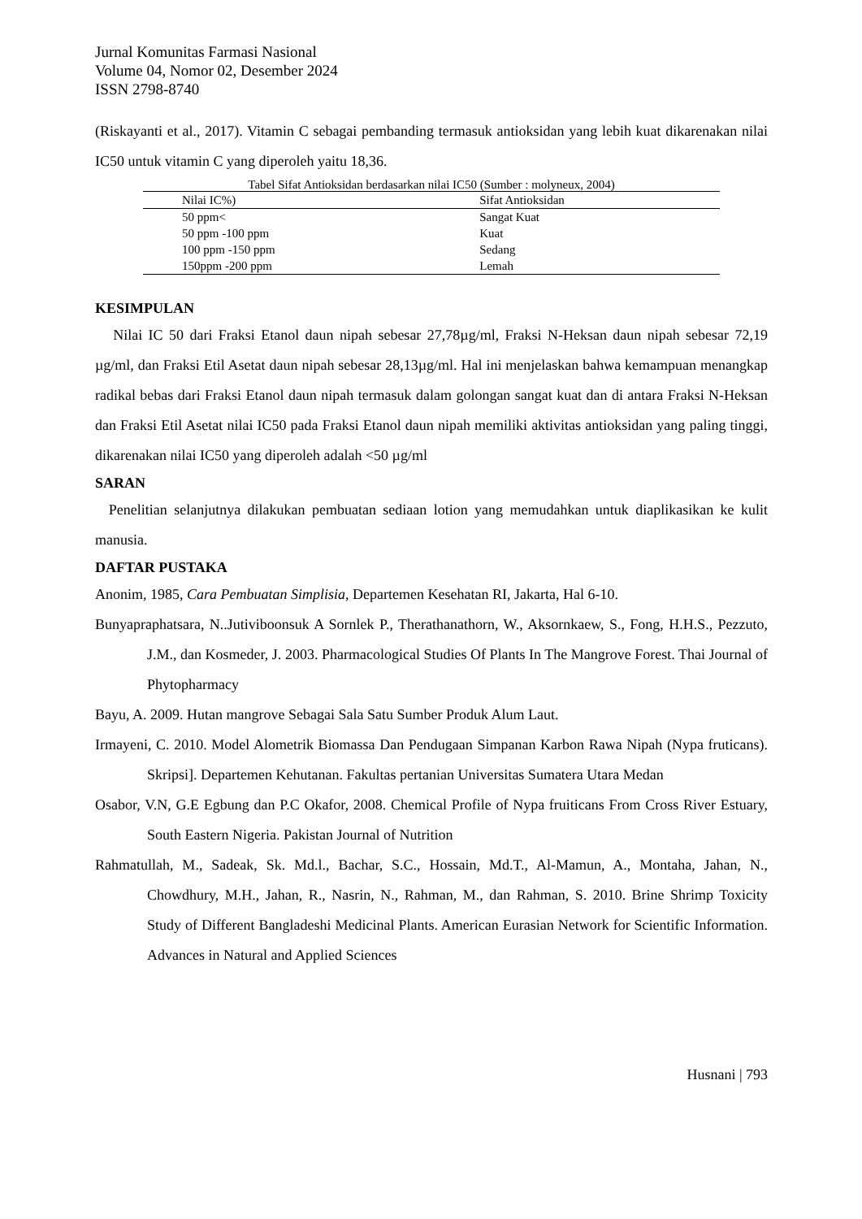Jurnal Komunitas Farmasi Nasional
Volume 04, Nomor 02, Desember 2024
ISSN 2798-8740
(Riskayanti et al., 2017). Vitamin C sebagai pembanding termasuk antioksidan yang lebih kuat dikarenakan nilai IC50 untuk vitamin C yang diperoleh yaitu 18,36.
Tabel Sifat Antioksidan berdasarkan nilai IC50 (Sumber : molyneux, 2004)
| Nilai IC%) | Sifat Antioksidan |
| --- | --- |
| 50 ppm< | Sangat Kuat |
| 50 ppm -100 ppm | Kuat |
| 100 ppm -150 ppm | Sedang |
| 150ppm -200 ppm | Lemah |
KESIMPULAN
Nilai IC 50 dari Fraksi Etanol daun nipah sebesar 27,78µg/ml, Fraksi N-Heksan daun nipah sebesar 72,19 µg/ml, dan Fraksi Etil Asetat daun nipah sebesar 28,13µg/ml. Hal ini menjelaskan bahwa kemampuan menangkap radikal bebas dari Fraksi Etanol daun nipah termasuk dalam golongan sangat kuat dan di antara Fraksi N-Heksan dan Fraksi Etil Asetat nilai IC50 pada Fraksi Etanol daun nipah memiliki aktivitas antioksidan yang paling tinggi, dikarenakan nilai IC50 yang diperoleh adalah <50 µg/ml
SARAN
Penelitian selanjutnya dilakukan pembuatan sediaan lotion yang memudahkan untuk diaplikasikan ke kulit manusia.
DAFTAR PUSTAKA
Anonim, 1985, Cara Pembuatan Simplisia, Departemen Kesehatan RI, Jakarta, Hal 6-10.
Bunyapraphatsara, N..Jutiviboonsuk A Sornlek P., Therathanathorn, W., Aksornkaew, S., Fong, H.H.S., Pezzuto, J.M., dan Kosmeder, J. 2003. Pharmacological Studies Of Plants In The Mangrove Forest. Thai Journal of Phytopharmacy
Bayu, A. 2009. Hutan mangrove Sebagai Sala Satu Sumber Produk Alum Laut.
Irmayeni, C. 2010. Model Alometrik Biomassa Dan Pendugaan Simpanan Karbon Rawa Nipah (Nypa fruticans). Skripsi]. Departemen Kehutanan. Fakultas pertanian Universitas Sumatera Utara Medan
Osabor, V.N, G.E Egbung dan P.C Okafor, 2008. Chemical Profile of Nypa fruiticans From Cross River Estuary, South Eastern Nigeria. Pakistan Journal of Nutrition
Rahmatullah, M., Sadeak, Sk. Md.l., Bachar, S.C., Hossain, Md.T., Al-Mamun, A., Montaha, Jahan, N., Chowdhury, M.H., Jahan, R., Nasrin, N., Rahman, M., dan Rahman, S. 2010. Brine Shrimp Toxicity Study of Different Bangladeshi Medicinal Plants. American Eurasian Network for Scientific Information. Advances in Natural and Applied Sciences
Husnani | 793